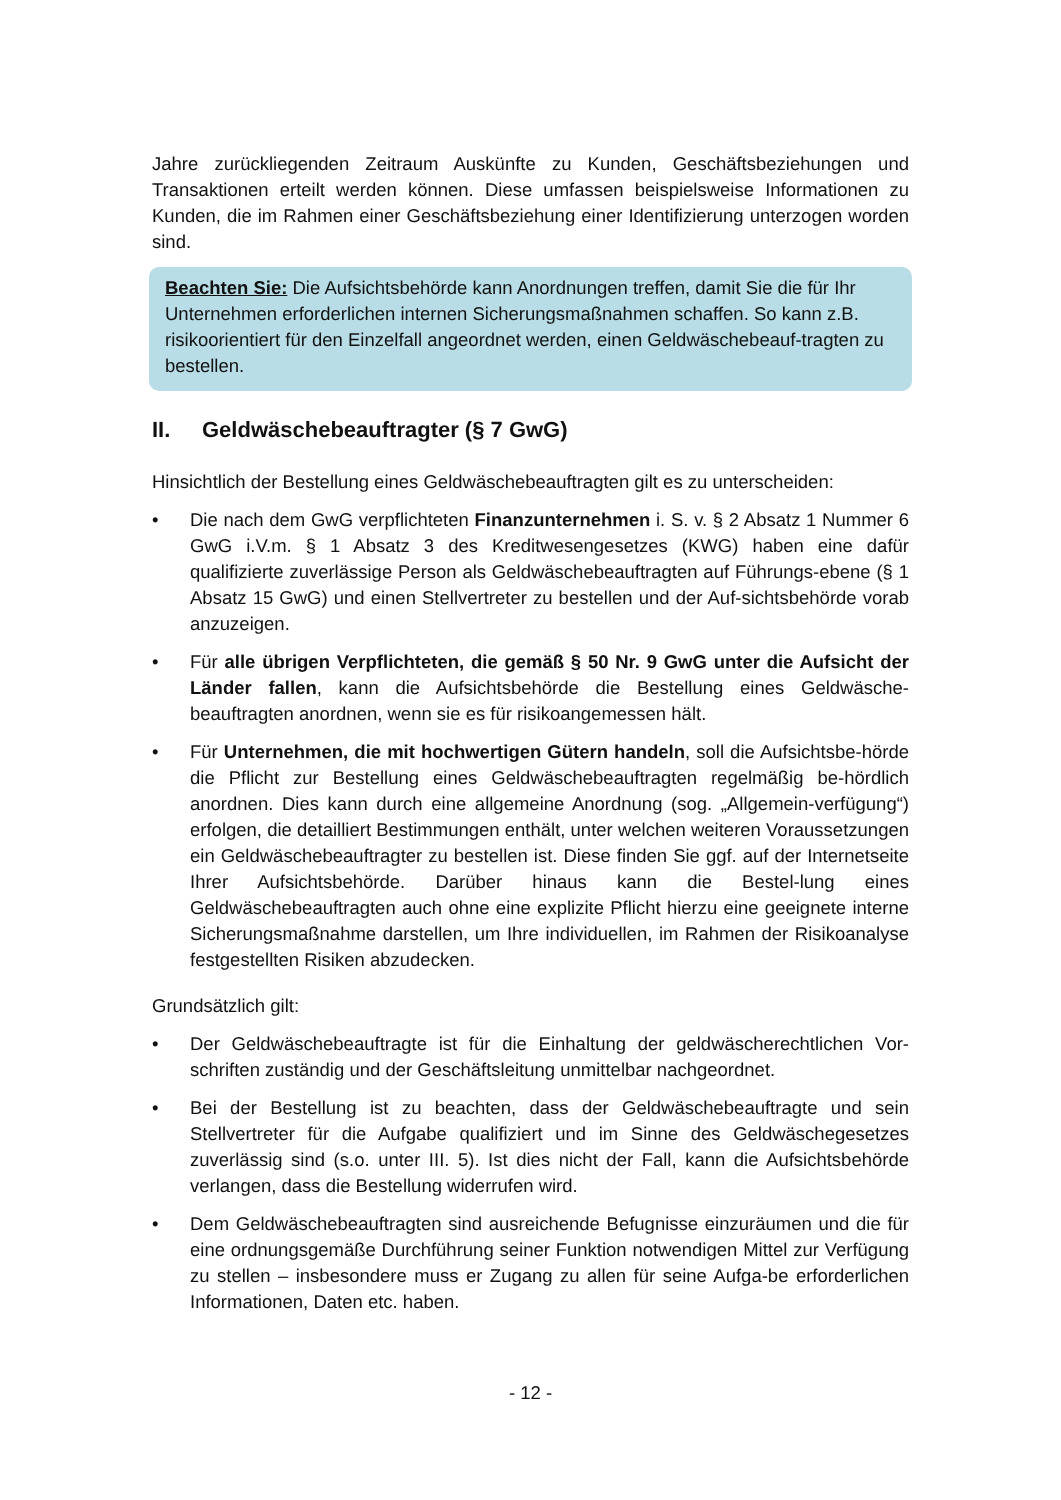Jahre zurückliegenden Zeitraum Auskünfte zu Kunden, Geschäftsbeziehungen und Transaktionen erteilt werden können. Diese umfassen beispielsweise Informationen zu Kunden, die im Rahmen einer Geschäftsbeziehung einer Identifizierung unterzogen worden sind.
Beachten Sie: Die Aufsichtsbehörde kann Anordnungen treffen, damit Sie die für Ihr Unternehmen erforderlichen internen Sicherungsmaßnahmen schaffen. So kann z.B. risikoorientiert für den Einzelfall angeordnet werden, einen Geldwäschebeauf-tragten zu bestellen.
II. Geldwäschebeauftragter (§ 7 GwG)
Hinsichtlich der Bestellung eines Geldwäschebeauftragten gilt es zu unterscheiden:
• Die nach dem GwG verpflichteten Finanzunternehmen i. S. v. § 2 Absatz 1 Nummer 6 GwG i.V.m. § 1 Absatz 3 des Kreditwesengesetzes (KWG) haben eine dafür qualifizierte zuverlässige Person als Geldwäschebeauftragten auf Führungs-ebene (§ 1 Absatz 15 GwG) und einen Stellvertreter zu bestellen und der Auf-sichtsbehörde vorab anzuzeigen.
• Für alle übrigen Verpflichteten, die gemäß § 50 Nr. 9 GwG unter die Aufsicht der Länder fallen, kann die Aufsichtsbehörde die Bestellung eines Geldwäsche-beauftragten anordnen, wenn sie es für risikoangemessen hält.
• Für Unternehmen, die mit hochwertigen Gütern handeln, soll die Aufsichtsbe-hörde die Pflicht zur Bestellung eines Geldwäschebeauftragten regelmäßig be-hördlich anordnen. Dies kann durch eine allgemeine Anordnung (sog. „Allgemein-verfügung“) erfolgen, die detailliert Bestimmungen enthält, unter welchen weiteren Voraussetzungen ein Geldwäschebeauftragter zu bestellen ist. Diese finden Sie ggf. auf der Internetseite Ihrer Aufsichtsbehörde. Darüber hinaus kann die Bestel-lung eines Geldwäschebeauftragten auch ohne eine explizite Pflicht hierzu eine geeignete interne Sicherungsmaßnahme darstellen, um Ihre individuellen, im Rahmen der Risikoanalyse festgestellten Risiken abzudecken.
Grundsätzlich gilt:
• Der Geldwäschebeauftragte ist für die Einhaltung der geldwäscherechtlichen Vor-schriften zuständig und der Geschäftsleitung unmittelbar nachgeordnet.
• Bei der Bestellung ist zu beachten, dass der Geldwäschebeauftragte und sein Stellvertreter für die Aufgabe qualifiziert und im Sinne des Geldwäschegesetzes zuverlässig sind (s.o. unter III. 5). Ist dies nicht der Fall, kann die Aufsichtsbehörde verlangen, dass die Bestellung widerrufen wird.
• Dem Geldwäschebeauftragten sind ausreichende Befugnisse einzuräumen und die für eine ordnungsgemäße Durchführung seiner Funktion notwendigen Mittel zur Verfügung zu stellen – insbesondere muss er Zugang zu allen für seine Aufga-be erforderlichen Informationen, Daten etc. haben.
- 12 -